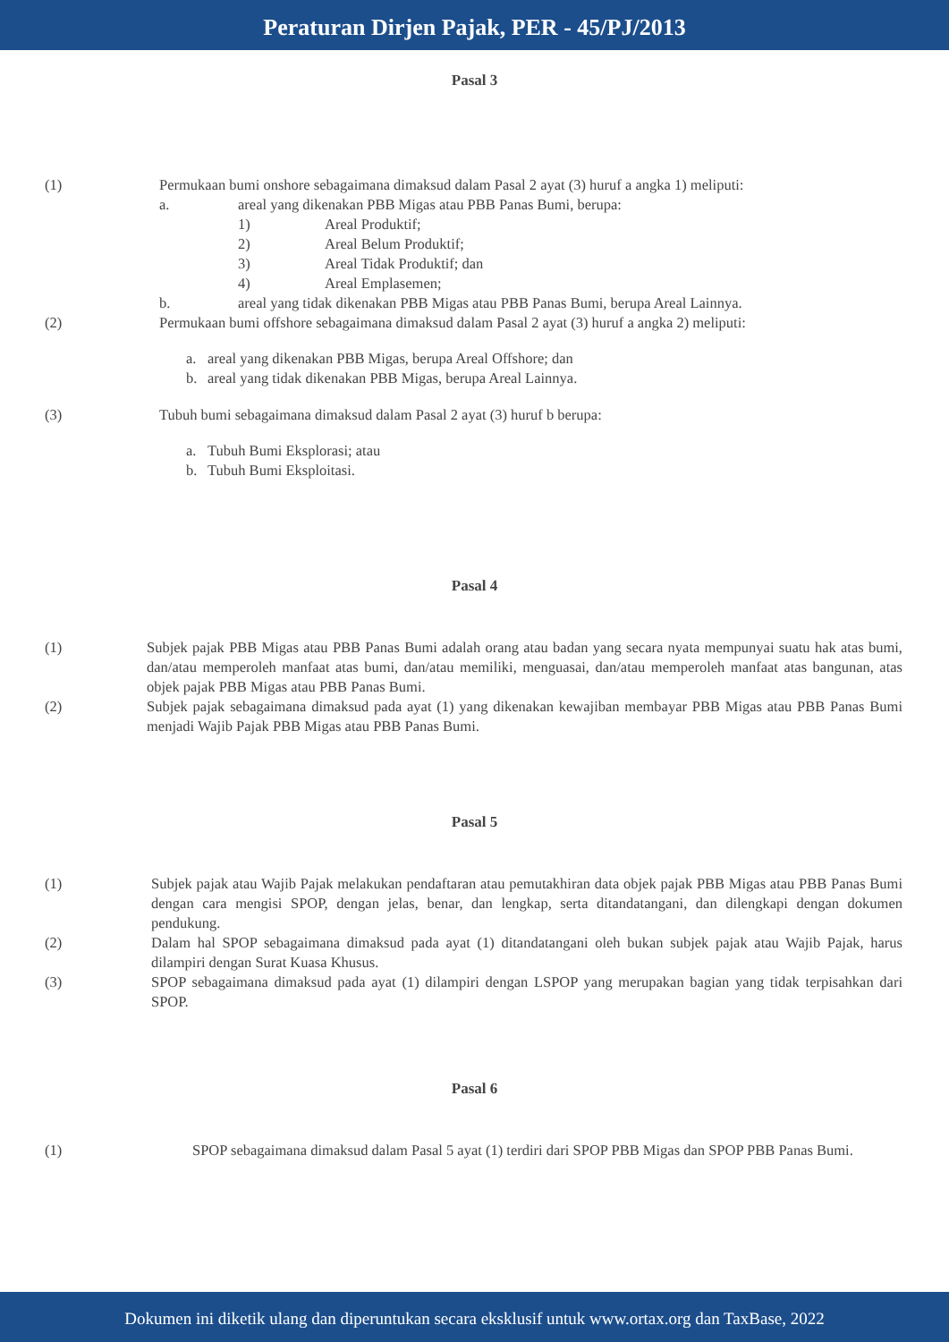Peraturan Dirjen Pajak, PER - 45/PJ/2013
Pasal 3
(1) Permukaan bumi onshore sebagaimana dimaksud dalam Pasal 2 ayat (3) huruf a angka 1) meliputi:
a. areal yang dikenakan PBB Migas atau PBB Panas Bumi, berupa:
1) Areal Produktif;
2) Areal Belum Produktif;
3) Areal Tidak Produktif; dan
4) Areal Emplasemen;
b. areal yang tidak dikenakan PBB Migas atau PBB Panas Bumi, berupa Areal Lainnya.
(2) Permukaan bumi offshore sebagaimana dimaksud dalam Pasal 2 ayat (3) huruf a angka 2) meliputi:
a. areal yang dikenakan PBB Migas, berupa Areal Offshore; dan
b. areal yang tidak dikenakan PBB Migas, berupa Areal Lainnya.
(3) Tubuh bumi sebagaimana dimaksud dalam Pasal 2 ayat (3) huruf b berupa:
a. Tubuh Bumi Eksplorasi; atau
b. Tubuh Bumi Eksploitasi.
Pasal 4
(1) Subjek pajak PBB Migas atau PBB Panas Bumi adalah orang atau badan yang secara nyata mempunyai suatu hak atas bumi, dan/atau memperoleh manfaat atas bumi, dan/atau memiliki, menguasai, dan/atau memperoleh manfaat atas bangunan, atas objek pajak PBB Migas atau PBB Panas Bumi.
(2) Subjek pajak sebagaimana dimaksud pada ayat (1) yang dikenakan kewajiban membayar PBB Migas atau PBB Panas Bumi menjadi Wajib Pajak PBB Migas atau PBB Panas Bumi.
Pasal 5
(1) Subjek pajak atau Wajib Pajak melakukan pendaftaran atau pemutakhiran data objek pajak PBB Migas atau PBB Panas Bumi dengan cara mengisi SPOP, dengan jelas, benar, dan lengkap, serta ditandatangani, dan dilengkapi dengan dokumen pendukung.
(2) Dalam hal SPOP sebagaimana dimaksud pada ayat (1) ditandatangani oleh bukan subjek pajak atau Wajib Pajak, harus dilampiri dengan Surat Kuasa Khusus.
(3) SPOP sebagaimana dimaksud pada ayat (1) dilampiri dengan LSPOP yang merupakan bagian yang tidak terpisahkan dari SPOP.
Pasal 6
(1) SPOP sebagaimana dimaksud dalam Pasal 5 ayat (1) terdiri dari SPOP PBB Migas dan SPOP PBB Panas Bumi.
Dokumen ini diketik ulang dan diperuntukan secara eksklusif untuk www.ortax.org dan TaxBase, 2022